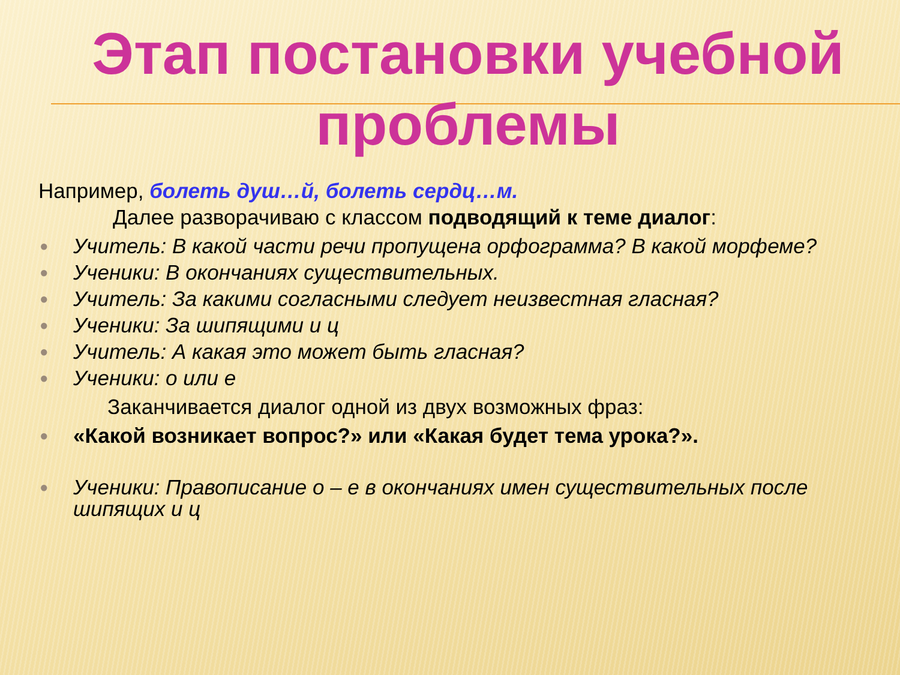Этап постановки учебной проблемы
Например, болеть душ…й, болеть сердц…м.
Далее разворачиваю с классом подводящий к теме диалог:
● Учитель: В какой части речи пропущена орфограмма? В какой морфеме?
● Ученики: В окончаниях существительных.
● Учитель: За какими согласными следует неизвестная гласная?
● Ученики: За шипящими и ц
● Учитель: А какая это может быть гласная?
● Ученики: о или е
Заканчивается диалог одной из двух возможных фраз:
● «Какой возникает вопрос?» или «Какая будет тема урока?».
● Ученики: Правописание о – е в окончаниях имен существительных после шипящих и ц